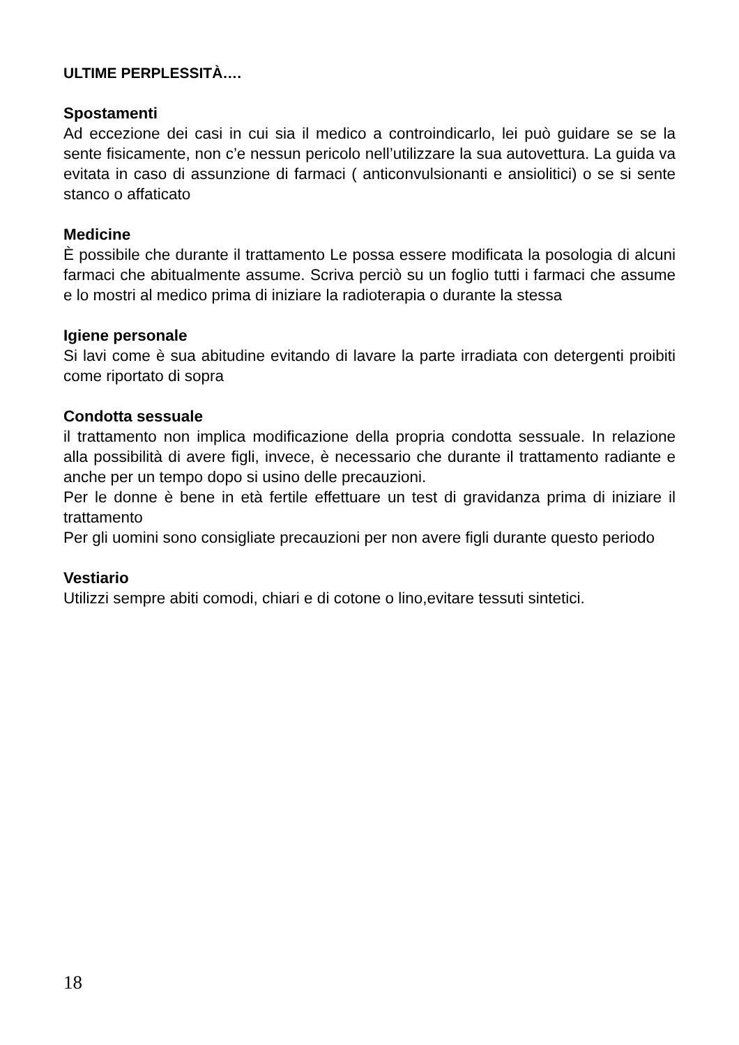ULTIME PERPLESSITÀ….
Spostamenti
Ad eccezione dei casi in cui sia il medico a controindicarlo, lei può guidare se se la sente fisicamente, non c’e nessun pericolo nell’utilizzare la sua autovettura. La guida va evitata in caso di assunzione di farmaci ( anticonvulsionanti e ansiolitici) o se si sente stanco o affaticato
Medicine
È possibile che durante il trattamento Le possa essere modificata la posologia di alcuni farmaci che abitualmente assume. Scriva perciò su un foglio tutti i farmaci che assume e lo mostri al medico prima di iniziare la radioterapia o durante la stessa
Igiene personale
Si lavi come è sua abitudine evitando di lavare la parte irradiata con detergenti proibiti come riportato di sopra
Condotta sessuale
il trattamento non implica modificazione della propria condotta sessuale. In relazione alla possibilità di avere figli, invece, è necessario che durante il trattamento radiante e anche per un tempo dopo si usino delle precauzioni.
Per le donne è bene in età fertile effettuare un test di gravidanza prima di iniziare il trattamento
Per gli uomini sono consigliate precauzioni per non avere figli durante questo periodo
Vestiario
Utilizzi sempre abiti comodi, chiari e di cotone o lino,evitare tessuti sintetici.
18